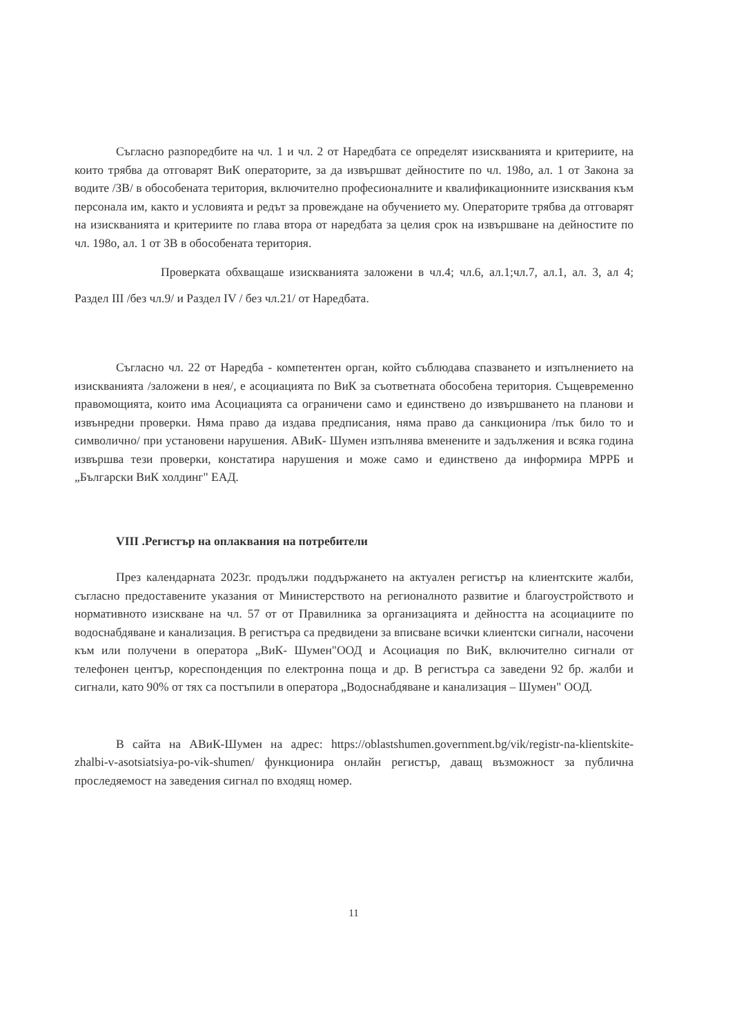Съгласно разпоредбите на чл. 1 и чл. 2 от Наредбата се определят изискванията и критериите, на които трябва да отговарят ВиК операторите, за да извършват дейностите по чл. 198о, ал. 1 от Закона за водите /ЗВ/ в обособената територия, включително професионалните и квалификационните изисквания към персонала им, както и условията и редът за провеждане на обучението му. Операторите трябва да отговарят на изискванията и критериите по глава втора от наредбата за целия срок на извършване на дейностите по чл. 198о, ал. 1 от ЗВ в обособената територия.
Проверката обхващаше изискванията заложени в чл.4; чл.6, ал.1;чл.7, ал.1, ал. 3, ал 4; Раздел III /без чл.9/ и Раздел IV / без чл.21/ от Наредбата.
Съгласно чл. 22 от Наредба - компетентен орган, който съблюдава спазването и изпълнението на изискванията /заложени в нея/, е асоциацията по ВиК за съответната обособена територия. Същевременно правомощията, които има Асоциацията са ограничени само и единствено до извършването на планови и извънредни проверки. Няма право да издава предписания, няма право да санкционира /пък било то и символично/ при установени нарушения. АВиК- Шумен изпълнява вменените и задължения и всяка година извършва тези проверки, констатира нарушения и може само и единствено да информира МРРБ и „Български ВиК холдинг" ЕАД.
VIII .Регистър на оплаквания на потребители
През календарната 2023г. продължи поддържането на актуален регистър на клиентските жалби, съгласно предоставените указания от Министерството на регионалното развитие и благоустройството и нормативното изискване на чл. 57 от от Правилника за организацията и дейността на асоциациите по водоснабдяване и канализация. В регистъра са предвидени за вписване всички клиентски сигнали, насочени към или получени в оператора „ВиК- Шумен"ООД и Асоциация по ВиК, включително сигнали от телефонен център, кореспонденция по електронна поща и др. В регистъра са заведени 92 бр. жалби и сигнали, като 90% от тях са постъпили в оператора „Водоснабдяване и канализация – Шумен" ООД.
В сайта на АВиК-Шумен на адрес: https://oblastshumen.government.bg/vik/registr-na-klientskite-zhalbi-v-asotsiatsiya-po-vik-shumen/ функционира онлайн регистър, даващ възможност за публична проследяемост на заведения сигнал по входящ номер.
11